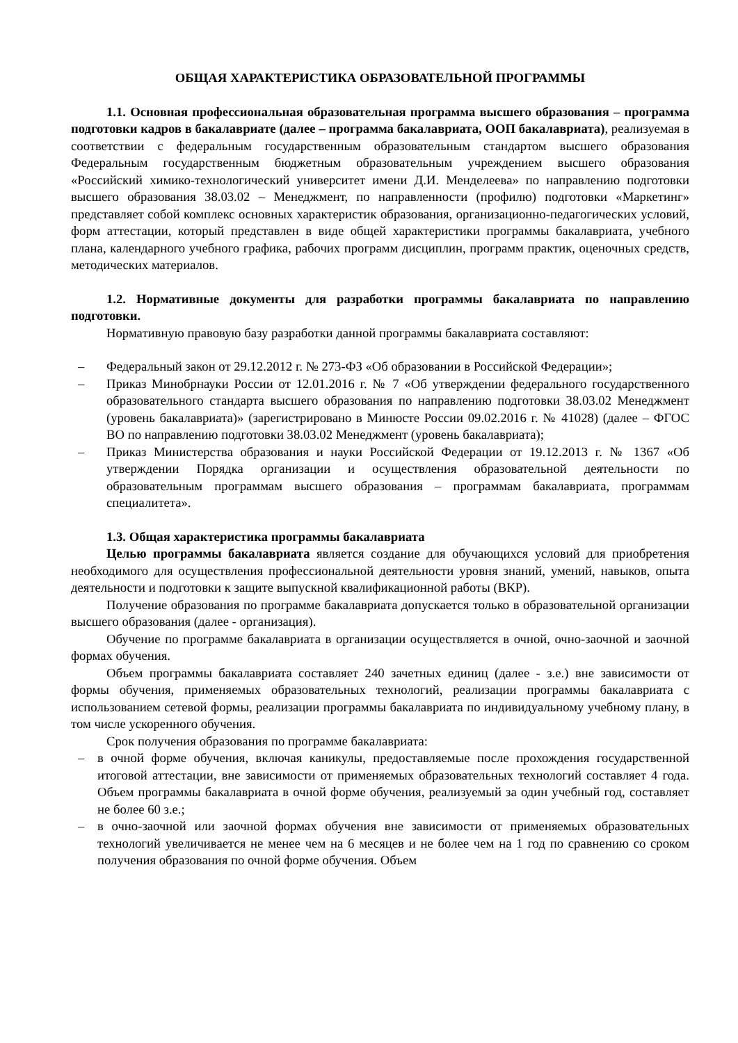ОБЩАЯ ХАРАКТЕРИСТИКА ОБРАЗОВАТЕЛЬНОЙ ПРОГРАММЫ
1.1. Основная профессиональная образовательная программа высшего образования – программа подготовки кадров в бакалавриате (далее – программа бакалавриата, ООП бакалавриата), реализуемая в соответствии с федеральным государственным образовательным стандартом высшего образования Федеральным государственным бюджетным образовательным учреждением высшего образования «Российский химико-технологический университет имени Д.И. Менделеева» по направлению подготовки высшего образования 38.03.02 – Менеджмент, по направленности (профилю) подготовки «Маркетинг» представляет собой комплекс основных характеристик образования, организационно-педагогических условий, форм аттестации, который представлен в виде общей характеристики программы бакалавриата, учебного плана, календарного учебного графика, рабочих программ дисциплин, программ практик, оценочных средств, методических материалов.
1.2. Нормативные документы для разработки программы бакалавриата по направлению подготовки.
Нормативную правовую базу разработки данной программы бакалавриата составляют:
– Федеральный закон от 29.12.2012 г. № 273-ФЗ «Об образовании в Российской Федерации»;
– Приказ Минобрнауки России от 12.01.2016 г. № 7 «Об утверждении федерального государственного образовательного стандарта высшего образования по направлению подготовки 38.03.02 Менеджмент (уровень бакалавриата)» (зарегистрировано в Минюсте России 09.02.2016 г. № 41028) (далее – ФГОС ВО по направлению подготовки 38.03.02 Менеджмент (уровень бакалавриата);
– Приказ Министерства образования и науки Российской Федерации от 19.12.2013 г. № 1367 «Об утверждении Порядка организации и осуществления образовательной деятельности по образовательным программам высшего образования – программам бакалавриата, программам специалитета».
1.3. Общая характеристика программы бакалавриата
Целью программы бакалавриата является создание для обучающихся условий для приобретения необходимого для осуществления профессиональной деятельности уровня знаний, умений, навыков, опыта деятельности и подготовки к защите выпускной квалификационной работы (ВКР).
Получение образования по программе бакалавриата допускается только в образовательной организации высшего образования (далее - организация).
Обучение по программе бакалавриата в организации осуществляется в очной, очно-заочной и заочной формах обучения.
Объем программы бакалавриата составляет 240 зачетных единиц (далее - з.е.) вне зависимости от формы обучения, применяемых образовательных технологий, реализации программы бакалавриата с использованием сетевой формы, реализации программы бакалавриата по индивидуальному учебному плану, в том числе ускоренного обучения.
Срок получения образования по программе бакалавриата:
– в очной форме обучения, включая каникулы, предоставляемые после прохождения государственной итоговой аттестации, вне зависимости от применяемых образовательных технологий составляет 4 года. Объем программы бакалавриата в очной форме обучения, реализуемый за один учебный год, составляет не более 60 з.е.;
– в очно-заочной или заочной формах обучения вне зависимости от применяемых образовательных технологий увеличивается не менее чем на 6 месяцев и не более чем на 1 год по сравнению со сроком получения образования по очной форме обучения. Объем